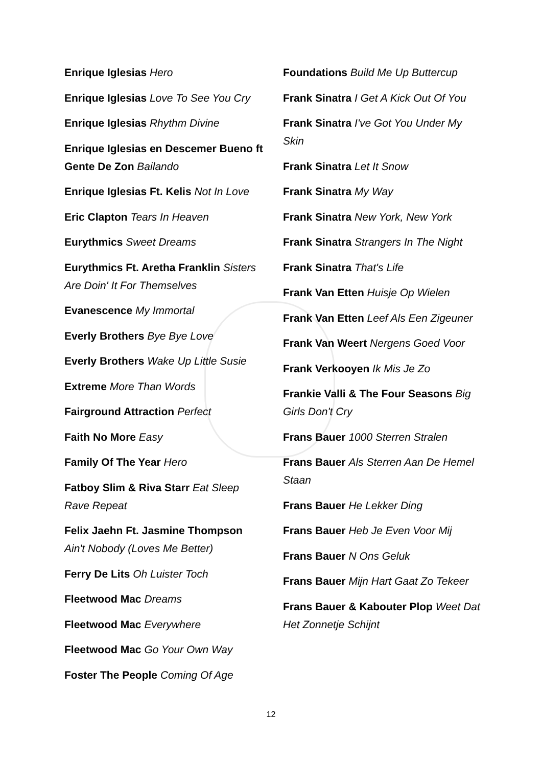Enrique Iglesias Hero
Enrique Iglesias Love To See You Cry
Enrique Iglesias Rhythm Divine
Enrique Iglesias en Descemer Bueno ft Gente De Zon Bailando
Enrique Iglesias Ft. Kelis Not In Love
Eric Clapton Tears In Heaven
Eurythmics Sweet Dreams
Eurythmics Ft. Aretha Franklin Sisters Are Doin' It For Themselves
Evanescence My Immortal
Everly Brothers Bye Bye Love
Everly Brothers Wake Up Little Susie
Extreme More Than Words
Fairground Attraction Perfect
Faith No More Easy
Family Of The Year Hero
Fatboy Slim & Riva Starr Eat Sleep Rave Repeat
Felix Jaehn Ft. Jasmine Thompson Ain't Nobody (Loves Me Better)
Ferry De Lits Oh Luister Toch
Fleetwood Mac Dreams
Fleetwood Mac Everywhere
Fleetwood Mac Go Your Own Way
Foster The People Coming Of Age
Foundations Build Me Up Buttercup
Frank Sinatra I Get A Kick Out Of You
Frank Sinatra I've Got You Under My Skin
Frank Sinatra Let It Snow
Frank Sinatra My Way
Frank Sinatra New York, New York
Frank Sinatra Strangers In The Night
Frank Sinatra That's Life
Frank Van Etten Huisje Op Wielen
Frank Van Etten Leef Als Een Zigeuner
Frank Van Weert Nergens Goed Voor
Frank Verkooyen Ik Mis Je Zo
Frankie Valli & The Four Seasons Big Girls Don't Cry
Frans Bauer 1000 Sterren Stralen
Frans Bauer Als Sterren Aan De Hemel Staan
Frans Bauer He Lekker Ding
Frans Bauer Heb Je Even Voor Mij
Frans Bauer N Ons Geluk
Frans Bauer Mijn Hart Gaat Zo Tekeer
Frans Bauer & Kabouter Plop Weet Dat Het Zonnetje Schijnt
12